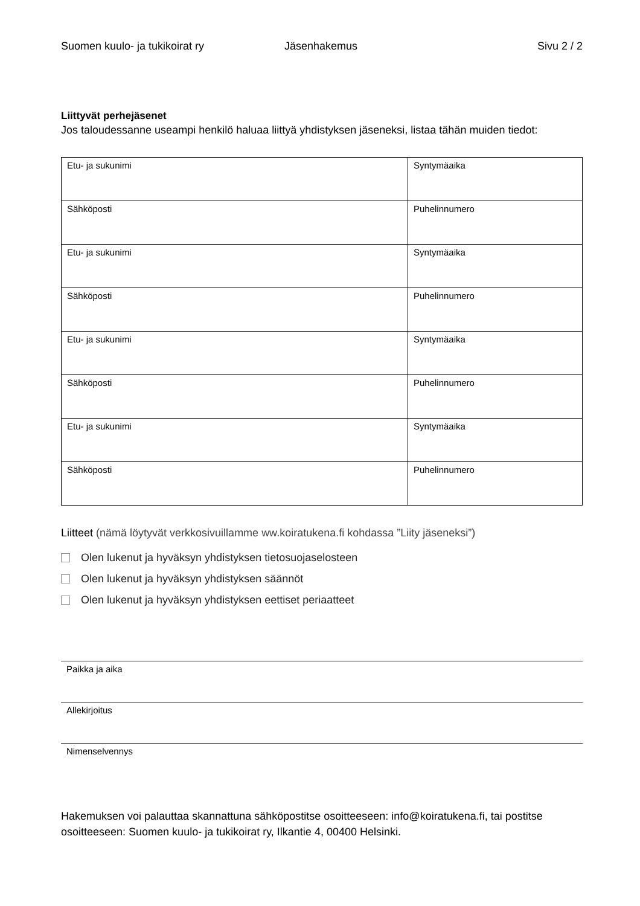Suomen kuulo- ja tukikoirat ry Jäsenhakemus Sivu 2 / 2
Liittyvät perhejäsenet
Jos taloudessanne useampi henkilö haluaa liittyä yhdistyksen jäseneksi, listaa tähän muiden tiedot:
| Etu- ja sukunimi | Syntymäaika |
| Sähköposti | Puhelinnumero |
| Etu- ja sukunimi | Syntymäaika |
| Sähköposti | Puhelinnumero |
| Etu- ja sukunimi | Syntymäaika |
| Sähköposti | Puhelinnumero |
| Etu- ja sukunimi | Syntymäaika |
| Sähköposti | Puhelinnumero |
Liitteet (nämä löytyvät verkkosivuillamme ww.koiratukena.fi kohdassa ”Liity jäseneksi”)
Olen lukenut ja hyväksyn yhdistyksen tietosuojaselosteen
Olen lukenut ja hyväksyn yhdistyksen säännöt
Olen lukenut ja hyväksyn yhdistyksen eettiset periaatteet
Paikka ja aika
Allekirjoitus
Nimenselvennys
Hakemuksen voi palauttaa skannattuna sähköpostitse osoitteeseen: info@koiratukena.fi, tai postitse osoitteeseen: Suomen kuulo- ja tukikoirat ry, Ilkantie 4, 00400 Helsinki.